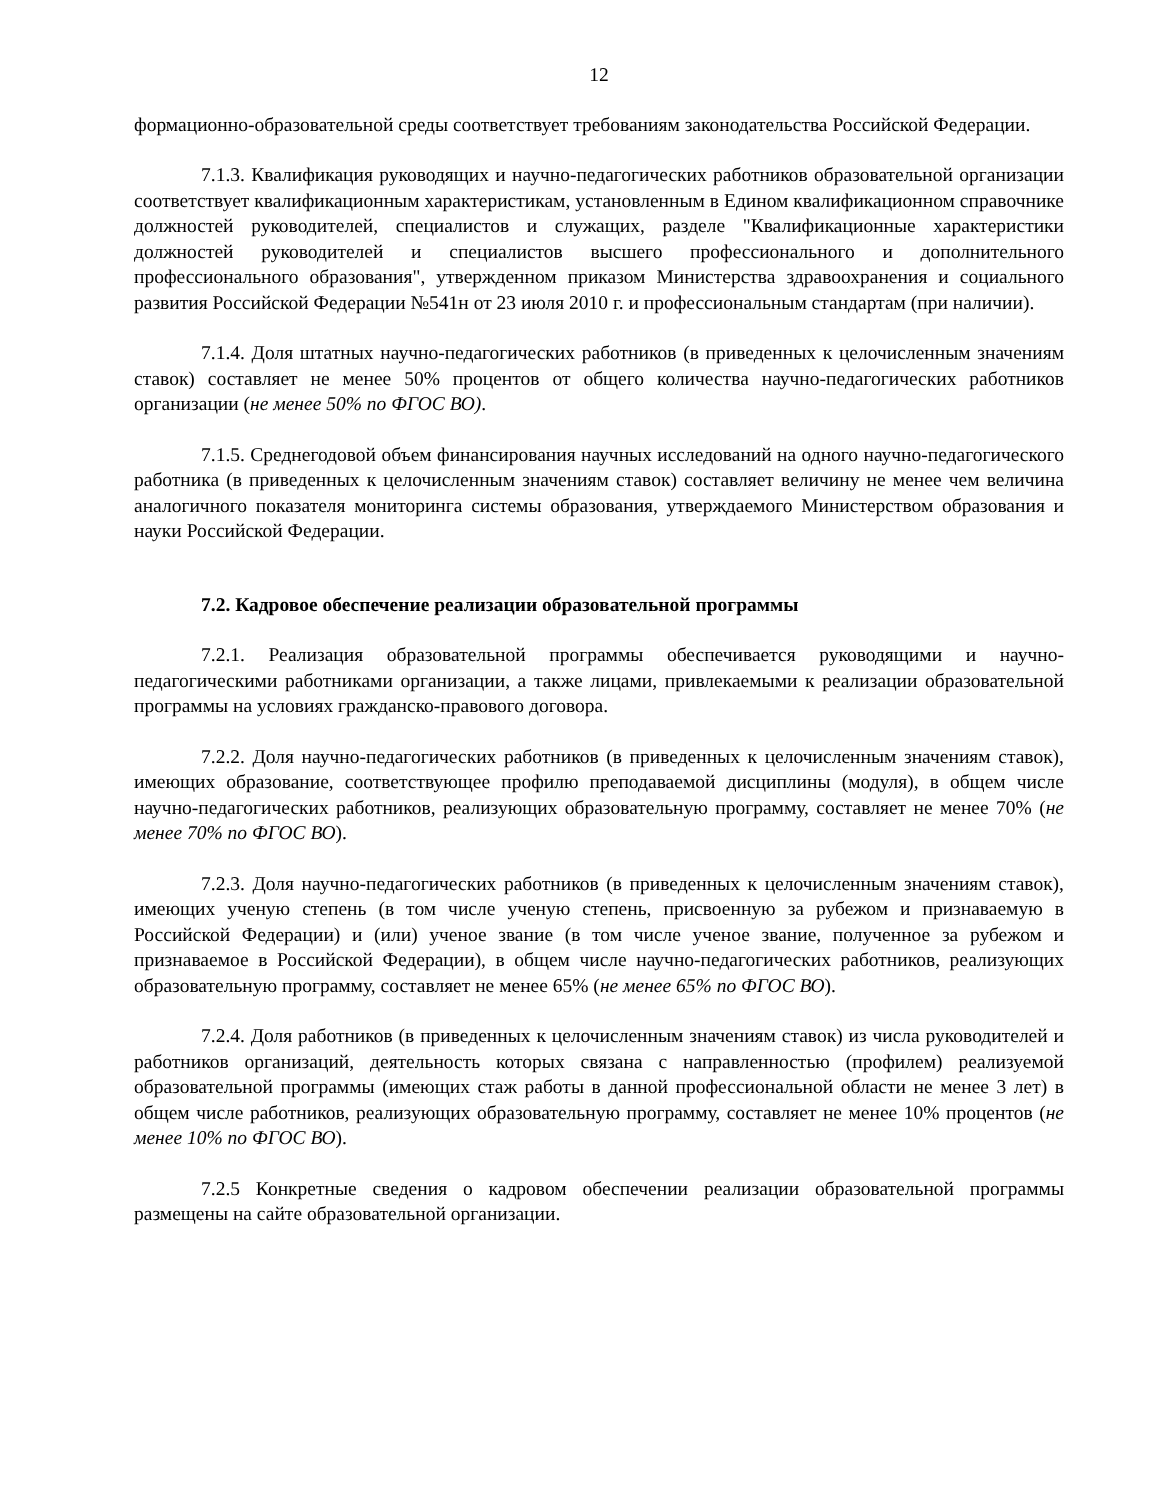12
формационно-образовательной среды соответствует требованиям законодательства Российской Федерации.
7.1.3. Квалификация руководящих и научно-педагогических работников образовательной организации соответствует квалификационным характеристикам, установленным в Едином квалификационном справочнике должностей руководителей, специалистов и служащих, разделе "Квалификационные характеристики должностей руководителей и специалистов высшего профессионального и дополнительного профессионального образования", утвержденном приказом Министерства здравоохранения и социального развития Российской Федерации №541н от 23 июля 2010 г. и профессиональным стандартам (при наличии).
7.1.4. Доля штатных научно-педагогических работников (в приведенных к целочисленным значениям ставок) составляет не менее 50% процентов от общего количества научно-педагогических работников организации (не менее 50% по ФГОС ВО).
7.1.5. Среднегодовой объем финансирования научных исследований на одного научно-педагогического работника (в приведенных к целочисленным значениям ставок) составляет величину не менее чем величина аналогичного показателя мониторинга системы образования, утверждаемого Министерством образования и науки Российской Федерации.
7.2. Кадровое обеспечение реализации образовательной программы
7.2.1. Реализация образовательной программы обеспечивается руководящими и научно-педагогическими работниками организации, а также лицами, привлекаемыми к реализации образовательной программы на условиях гражданско-правового договора.
7.2.2. Доля научно-педагогических работников (в приведенных к целочисленным значениям ставок), имеющих образование, соответствующее профилю преподаваемой дисциплины (модуля), в общем числе научно-педагогических работников, реализующих образовательную программу, составляет не менее 70% (не менее 70% по ФГОС ВО).
7.2.3. Доля научно-педагогических работников (в приведенных к целочисленным значениям ставок), имеющих ученую степень (в том числе ученую степень, присвоенную за рубежом и признаваемую в Российской Федерации) и (или) ученое звание (в том числе ученое звание, полученное за рубежом и признаваемое в Российской Федерации), в общем числе научно-педагогических работников, реализующих образовательную программу, составляет не менее 65% (не менее 65% по ФГОС ВО).
7.2.4. Доля работников (в приведенных к целочисленным значениям ставок) из числа руководителей и работников организаций, деятельность которых связана с направленностью (профилем) реализуемой образовательной программы (имеющих стаж работы в данной профессиональной области не менее 3 лет) в общем числе работников, реализующих образовательную программу, составляет не менее 10% процентов (не менее 10% по ФГОС ВО).
7.2.5 Конкретные сведения о кадровом обеспечении реализации образовательной программы размещены на сайте образовательной организации.